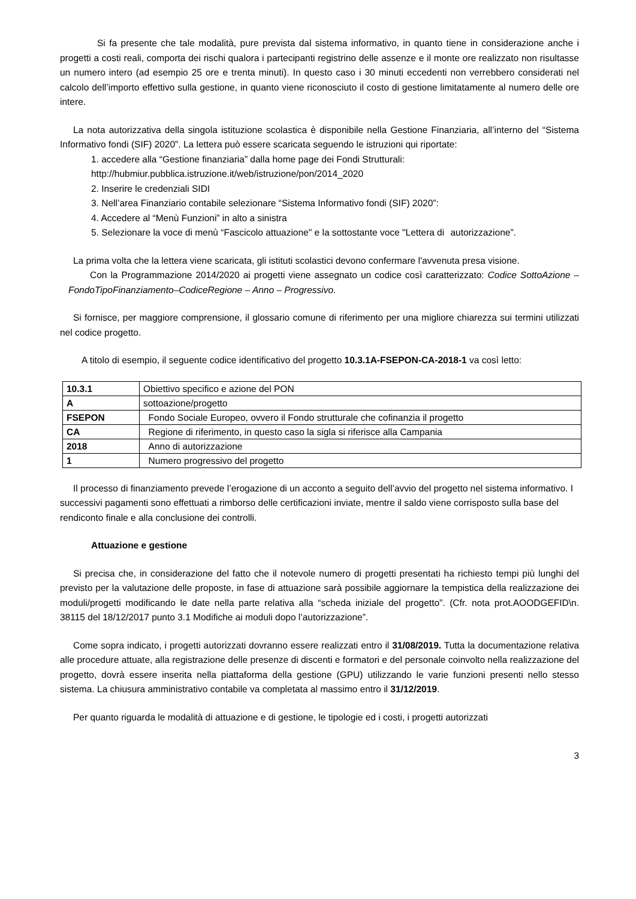Si fa presente che tale modalità, pure prevista dal sistema informativo, in quanto tiene in considerazione anche i progetti a costi reali, comporta dei rischi qualora i partecipanti registrino delle assenze e il monte ore realizzato non risultasse un numero intero (ad esempio 25 ore e trenta minuti). In questo caso i 30 minuti eccedenti non verrebbero considerati nel calcolo dell’importo effettivo sulla gestione, in quanto viene riconosciuto il costo di gestione limitatamente al numero delle ore intere.
La nota autorizzativa della singola istituzione scolastica è disponibile nella Gestione Finanziaria, all’interno del “Sistema Informativo fondi (SIF) 2020”. La lettera può essere scaricata seguendo le istruzioni qui riportate:
1. accedere alla “Gestione finanziaria” dalla home page dei Fondi Strutturali:
http://hubmiur.pubblica.istruzione.it/web/istruzione/pon/2014_2020
2. Inserire le credenziali SIDI
3. Nell’area Finanziario contabile selezionare “Sistema Informativo fondi (SIF) 2020”:
4. Accedere al “Menù Funzioni” in alto a sinistra
5. Selezionare la voce di menù “Fascicolo attuazione" e la sottostante voce "Lettera di autorizzazione”.
La prima volta che la lettera viene scaricata, gli istituti scolastici devono confermare l'avvenuta presa visione.
Con la Programmazione 2014/2020 ai progetti viene assegnato un codice così caratterizzato: Codice SottoAzione – FondoTipoFinanziamento–CodiceRegione – Anno – Progressivo.
Si fornisce, per maggiore comprensione, il glossario comune di riferimento per una migliore chiarezza sui termini utilizzati nel codice progetto.
A titolo di esempio, il seguente codice identificativo del progetto 10.3.1A-FSEPON-CA-2018-1 va così letto:
| 10.3.1 | Obiettivo specifico e azione del PON |
| A | sottoazione/progetto |
| FSEPON | Fondo Sociale Europeo, ovvero il Fondo strutturale che cofinanzia il progetto |
| CA | Regione di riferimento, in questo caso la sigla si riferisce alla Campania |
| 2018 | Anno di autorizzazione |
| 1 | Numero progressivo del progetto |
Il processo di finanziamento prevede l’erogazione di un acconto a seguito dell’avvio del progetto nel sistema informativo. I successivi pagamenti sono effettuati a rimborso delle certificazioni inviate, mentre il saldo viene corrisposto sulla base del rendiconto finale e alla conclusione dei controlli.
Attuazione e gestione
Si precisa che, in considerazione del fatto che il notevole numero di progetti presentati ha richiesto tempi più lunghi del previsto per la valutazione delle proposte, in fase di attuazione sarà possibile aggiornare la tempistica della realizzazione dei moduli/progetti modificando le date nella parte relativa alla “scheda iniziale del progetto”. (Cfr. nota prot.AOODGEFID\n. 38115 del 18/12/2017 punto 3.1 Modifiche ai moduli dopo l’autorizzazione”.
Come sopra indicato, i progetti autorizzati dovranno essere realizzati entro il 31/08/2019. Tutta la documentazione relativa alle procedure attuate, alla registrazione delle presenze di discenti e formatori e del personale coinvolto nella realizzazione del progetto, dovrà essere inserita nella piattaforma della gestione (GPU) utilizzando le varie funzioni presenti nello stesso sistema. La chiusura amministrativo contabile va completata al massimo entro il 31/12/2019.
Per quanto riguarda le modalità di attuazione e di gestione, le tipologie ed i costi, i progetti autorizzati
3